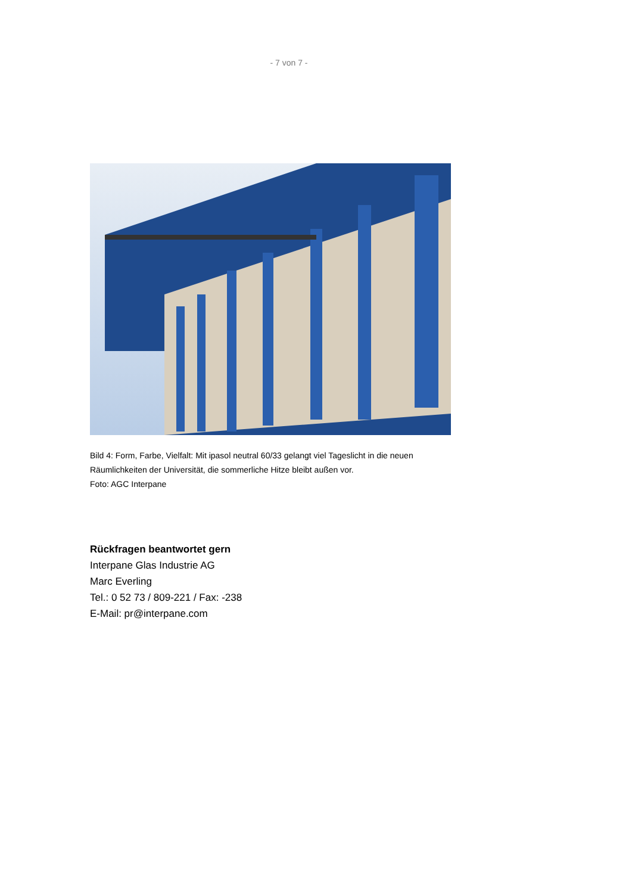- 7 von 7 -
Bild 4: Form, Farbe, Vielfalt: Mit ipasol neutral 60/33 gelangt viel Tageslicht in die neuen Räumlichkeiten der Universität, die sommerliche Hitze bleibt außen vor.
Foto: AGC Interpane
Rückfragen beantwortet gern
Interpane Glas Industrie AG
Marc Everling
Tel.: 0 52 73 / 809-221 / Fax: -238
E-Mail: pr@interpane.com